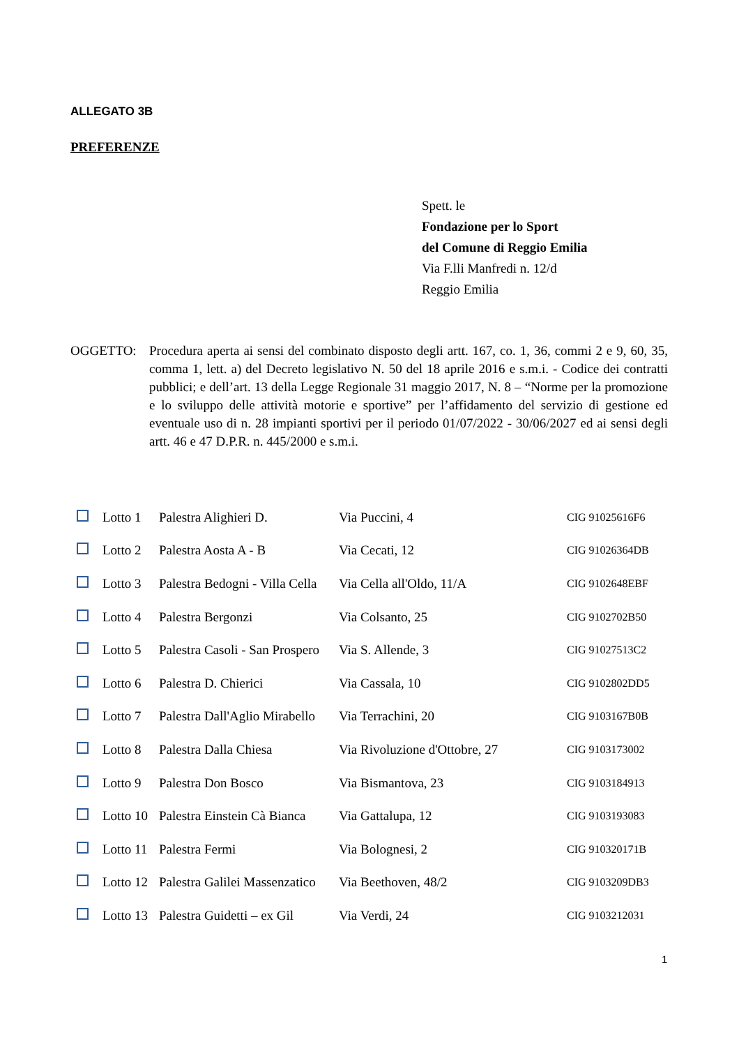ALLEGATO 3B
PREFERENZE
Spett. le
Fondazione per lo Sport
del Comune di Reggio Emilia
Via F.lli Manfredi n. 12/d
Reggio Emilia
OGGETTO: Procedura aperta ai sensi del combinato disposto degli artt. 167, co. 1, 36, commi 2 e 9, 60, 35, comma 1, lett. a) del Decreto legislativo N. 50 del 18 aprile 2016 e s.m.i. - Codice dei contratti pubblici; e dell’art. 13 della Legge Regionale 31 maggio 2017, N. 8 – “Norme per la promozione e lo sviluppo delle attività motorie e sportive” per l’affidamento del servizio di gestione ed eventuale uso di n. 28 impianti sportivi per il periodo 01/07/2022 - 30/06/2027 ed ai sensi degli artt. 46 e 47 D.P.R. n. 445/2000 e s.m.i.
| | Lotto 1 | Palestra Alighieri D. | Via Puccini, 4 | CIG 91025616F6 |
| | Lotto 2 | Palestra Aosta A - B | Via Cecati, 12 | CIG 91026364DB |
| | Lotto 3 | Palestra Bedogni - Villa Cella | Via Cella all'Oldo, 11/A | CIG 9102648EBF |
| | Lotto 4 | Palestra Bergonzi | Via Colsanto, 25 | CIG 9102702B50 |
| | Lotto 5 | Palestra Casoli - San Prospero | Via S. Allende, 3 | CIG 91027513C2 |
| | Lotto 6 | Palestra D. Chierici | Via Cassala, 10 | CIG 9102802DD5 |
| | Lotto 7 | Palestra Dall'Aglio Mirabello | Via Terrachini, 20 | CIG 9103167B0B |
| | Lotto 8 | Palestra Dalla Chiesa | Via Rivoluzione d'Ottobre, 27 | CIG 9103173002 |
| | Lotto 9 | Palestra Don Bosco | Via Bismantova, 23 | CIG 9103184913 |
| | Lotto 10 | Palestra Einstein Cà Bianca | Via Gattalupa, 12 | CIG 9103193083 |
| | Lotto 11 | Palestra Fermi | Via Bolognesi, 2 | CIG 910320171B |
| | Lotto 12 | Palestra Galilei Massenzatico | Via Beethoven, 48/2 | CIG 9103209DB3 |
| | Lotto 13 | Palestra Guidetti – ex Gil | Via Verdi, 24 | CIG 9103212031 |
1